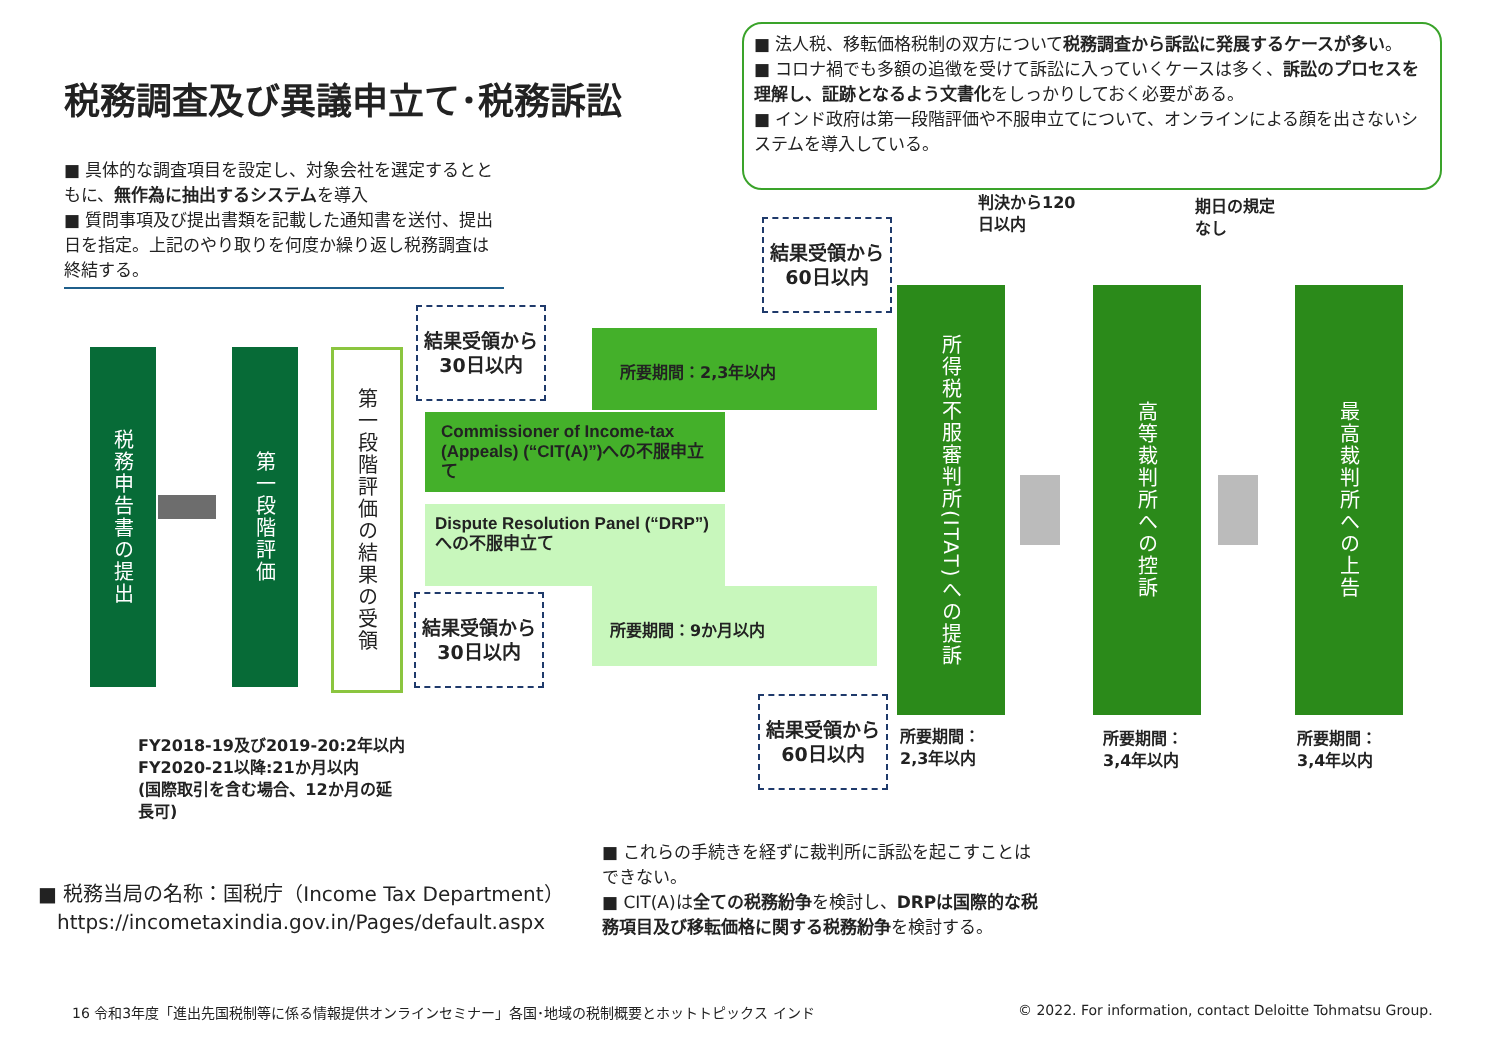税務調査及び異議申立て･税務訴訟
■ 法人税、移転価格税制の双方について税務調査から訴訟に発展するケースが多い。
■ コロナ禍でも多額の追徴を受けて訴訟に入っていくケースは多く、訴訟のプロセスを理解し、証跡となるよう文書化をしっかりしておく必要がある。
■ インド政府は第一段階評価や不服申立てについて、オンラインによる顔を出さないシステムを導入している。
■ 具体的な調査項目を設定し、対象会社を選定するとともに、無作為に抽出するシステムを導入
■ 質問事項及び提出書類を記載した通知書を送付、提出日を指定。上記のやり取りを何度か繰り返し税務調査は終結する。
税務申告書の提出
第一段階評価
第一段階評価の結果の受領
結果受領から
30日以内
所要期間：2,3年以内
Commissioner of Income-tax (Appeals) (“CIT(A)”)への不服申立て
Dispute Resolution Panel (“DRP”)への不服申立て
所要期間：9か月以内
結果受領から
30日以内
結果受領から
60日以内
結果受領から
60日以内
判決から120
日以内
期日の規定
なし
所得税不服審判所(ITAT)への提訴
高等裁判所への控訴
最高裁判所への上告
所要期間：
2,3年以内
所要期間：
3,4年以内
所要期間：
3,4年以内
FY2018-19及び2019-20:2年以内
FY2020-21以降:21か月以内
(国際取引を含む場合、12か月の延
長可)
■ これらの手続きを経ずに裁判所に訴訟を起こすことはできない。
■ CIT(A)は全ての税務紛争を検討し、DRPは国際的な税務項目及び移転価格に関する税務紛争を検討する。
■ 税務当局の名称：国税庁（Income Tax Department）
https://incometaxindia.gov.in/Pages/default.aspx
16 令和3年度「進出先国税制等に係る情報提供オンラインセミナー」各国･地域の税制概要とホットトピックス インド
© 2022. For information, contact Deloitte Tohmatsu Group.